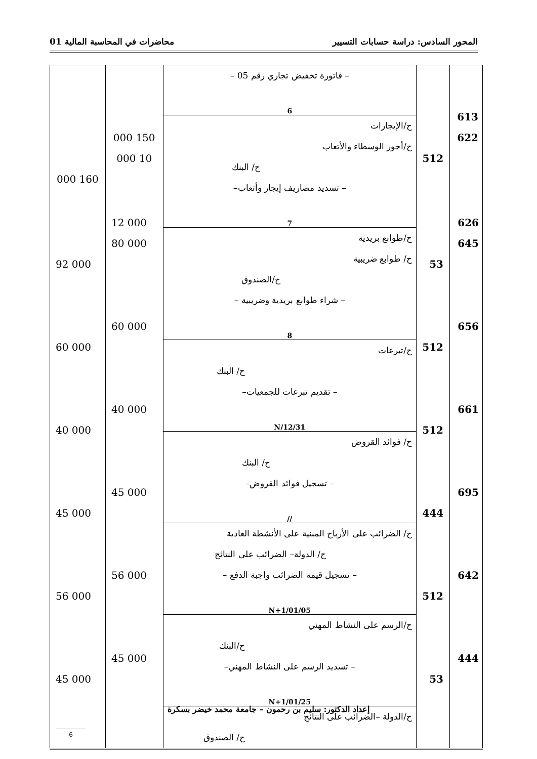المحور السادس: دراسة حسابات التسيير محاضرات في المحاسبة المالية 01
| 613 622 | 512 | – فاتورة تخفيض تجاري رقم 05 – 6 ح/الإيجارات ح/أجور الوسطاء والأتعاب ح/ البنك – تسديد مصاريف إيجار وأتعاب– 7 ح/طوابع بريدية ح/ طوابع ضريبية ح/الصندوق – شراء طوابع بريدية وضريبية – 8 ح/تبرعات ح/ البنك – تقديم تبرعات للجمعيات– N/12/31 ح/ فوائد القروض ح/ البنك – تسجيل فوائد القروض– // ح/ الضرائب على الأرباح المبنية على الأنشطة العادية ح/ الدولة– الضرائب على النتائج – تسجيل قيمة الضرائب واجبة الدفع – N+1/01/05 ح/الرسم على النشاط المهني ح/البنك – تسديد الرسم على النشاط المهني– N+1/01/25 ح/الدولة –الضرائب على النتائج ح/ الصندوق | 150 000 10 000 | 160 000 |
626
645
53
656
512
661
512
695
444
642
512
444
53
12 000
80 000
92 000
60 000
60 000
40 000
40 000
45 000
45 000
56 000
56 000
45 000
45 000
إعداد الدكتور: سليم بن رحمون – جامعة محمد خيضر بسكرة
6